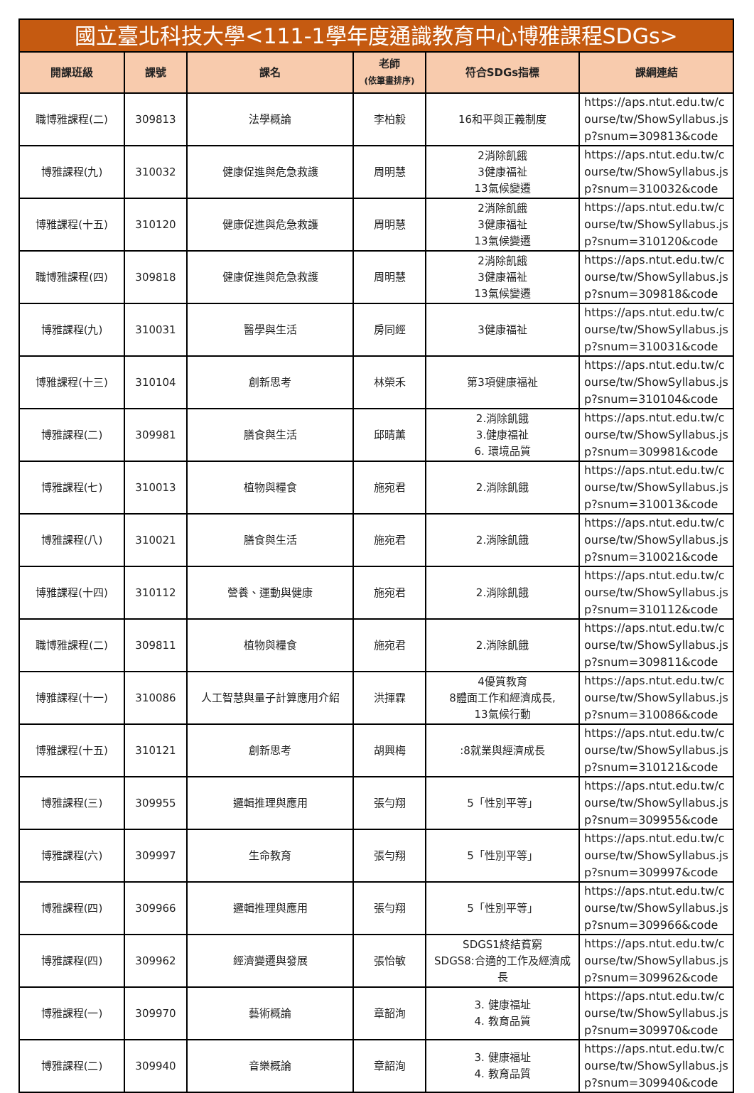| 國立臺北科技大學<111-1學年度通識教育中心博雅課程SDGs> | | | | | |
| --- | --- | --- | --- | --- | --- |
| 開課班級 | 課號 | 課名 | 老師 (依筆畫排序) | 符合SDGs指標 | 課綱連結 |
| 職博雅課程(二) | 309813 | 法學概論 | 李柏毅 | 16和平與正義制度 | https://aps.ntut.edu.tw/course/tw/ShowSyllabus.jsp?snum=309813&code |
| 博雅課程(九) | 310032 | 健康促進與危急救護 | 周明慧 | 2消除飢餓 3健康福祉 13氣候變遷 | https://aps.ntut.edu.tw/course/tw/ShowSyllabus.jsp?snum=310032&code |
| 博雅課程(十五) | 310120 | 健康促進與危急救護 | 周明慧 | 2消除飢餓 3健康福祉 13氣候變遷 | https://aps.ntut.edu.tw/course/tw/ShowSyllabus.jsp?snum=310120&code |
| 職博雅課程(四) | 309818 | 健康促進與危急救護 | 周明慧 | 2消除飢餓 3健康福祉 13氣候變遷 | https://aps.ntut.edu.tw/course/tw/ShowSyllabus.jsp?snum=309818&code |
| 博雅課程(九) | 310031 | 醫學與生活 | 房同經 | 3健康福祉 | https://aps.ntut.edu.tw/course/tw/ShowSyllabus.jsp?snum=310031&code |
| 博雅課程(十三) | 310104 | 創新思考 | 林榮禾 | 第3項健康福祉 | https://aps.ntut.edu.tw/course/tw/ShowSyllabus.jsp?snum=310104&code |
| 博雅課程(二) | 309981 | 膳食與生活 | 邱晴薰 | 2.消除飢餓 3.健康福祉 6. 環境品質 | https://aps.ntut.edu.tw/course/tw/ShowSyllabus.jsp?snum=309981&code |
| 博雅課程(七) | 310013 | 植物與糧食 | 施宛君 | 2.消除飢餓 | https://aps.ntut.edu.tw/course/tw/ShowSyllabus.jsp?snum=310013&code |
| 博雅課程(八) | 310021 | 膳食與生活 | 施宛君 | 2.消除飢餓 | https://aps.ntut.edu.tw/course/tw/ShowSyllabus.jsp?snum=310021&code |
| 博雅課程(十四) | 310112 | 營養、運動與健康 | 施宛君 | 2.消除飢餓 | https://aps.ntut.edu.tw/course/tw/ShowSyllabus.jsp?snum=310112&code |
| 職博雅課程(二) | 309811 | 植物與糧食 | 施宛君 | 2.消除飢餓 | https://aps.ntut.edu.tw/course/tw/ShowSyllabus.jsp?snum=309811&code |
| 博雅課程(十一) | 310086 | 人工智慧與量子計算應用介紹 | 洪揮霖 | 4優質教育 8體面工作和經濟成長, 13氣候行動 | https://aps.ntut.edu.tw/course/tw/ShowSyllabus.jsp?snum=310086&code |
| 博雅課程(十五) | 310121 | 創新思考 | 胡興梅 | :8就業與經濟成長 | https://aps.ntut.edu.tw/course/tw/ShowSyllabus.jsp?snum=310121&code |
| 博雅課程(三) | 309955 | 邏輯推理與應用 | 張勻翔 | 5「性別平等」 | https://aps.ntut.edu.tw/course/tw/ShowSyllabus.jsp?snum=309955&code |
| 博雅課程(六) | 309997 | 生命教育 | 張勻翔 | 5「性別平等」 | https://aps.ntut.edu.tw/course/tw/ShowSyllabus.jsp?snum=309997&code |
| 博雅課程(四) | 309966 | 邏輯推理與應用 | 張勻翔 | 5「性別平等」 | https://aps.ntut.edu.tw/course/tw/ShowSyllabus.jsp?snum=309966&code |
| 博雅課程(四) | 309962 | 經濟變遷與發展 | 張怡敏 | SDGS1終結貧窮 SDGS8:合適的工作及經濟成長 | https://aps.ntut.edu.tw/course/tw/ShowSyllabus.jsp?snum=309962&code |
| 博雅課程(一) | 309970 | 藝術概論 | 章韶洵 | 3. 健康福址 4. 教育品質 | https://aps.ntut.edu.tw/course/tw/ShowSyllabus.jsp?snum=309970&code |
| 博雅課程(二) | 309940 | 音樂概論 | 章韶洵 | 3. 健康福址 4. 教育品質 | https://aps.ntut.edu.tw/course/tw/ShowSyllabus.jsp?snum=309940&code |